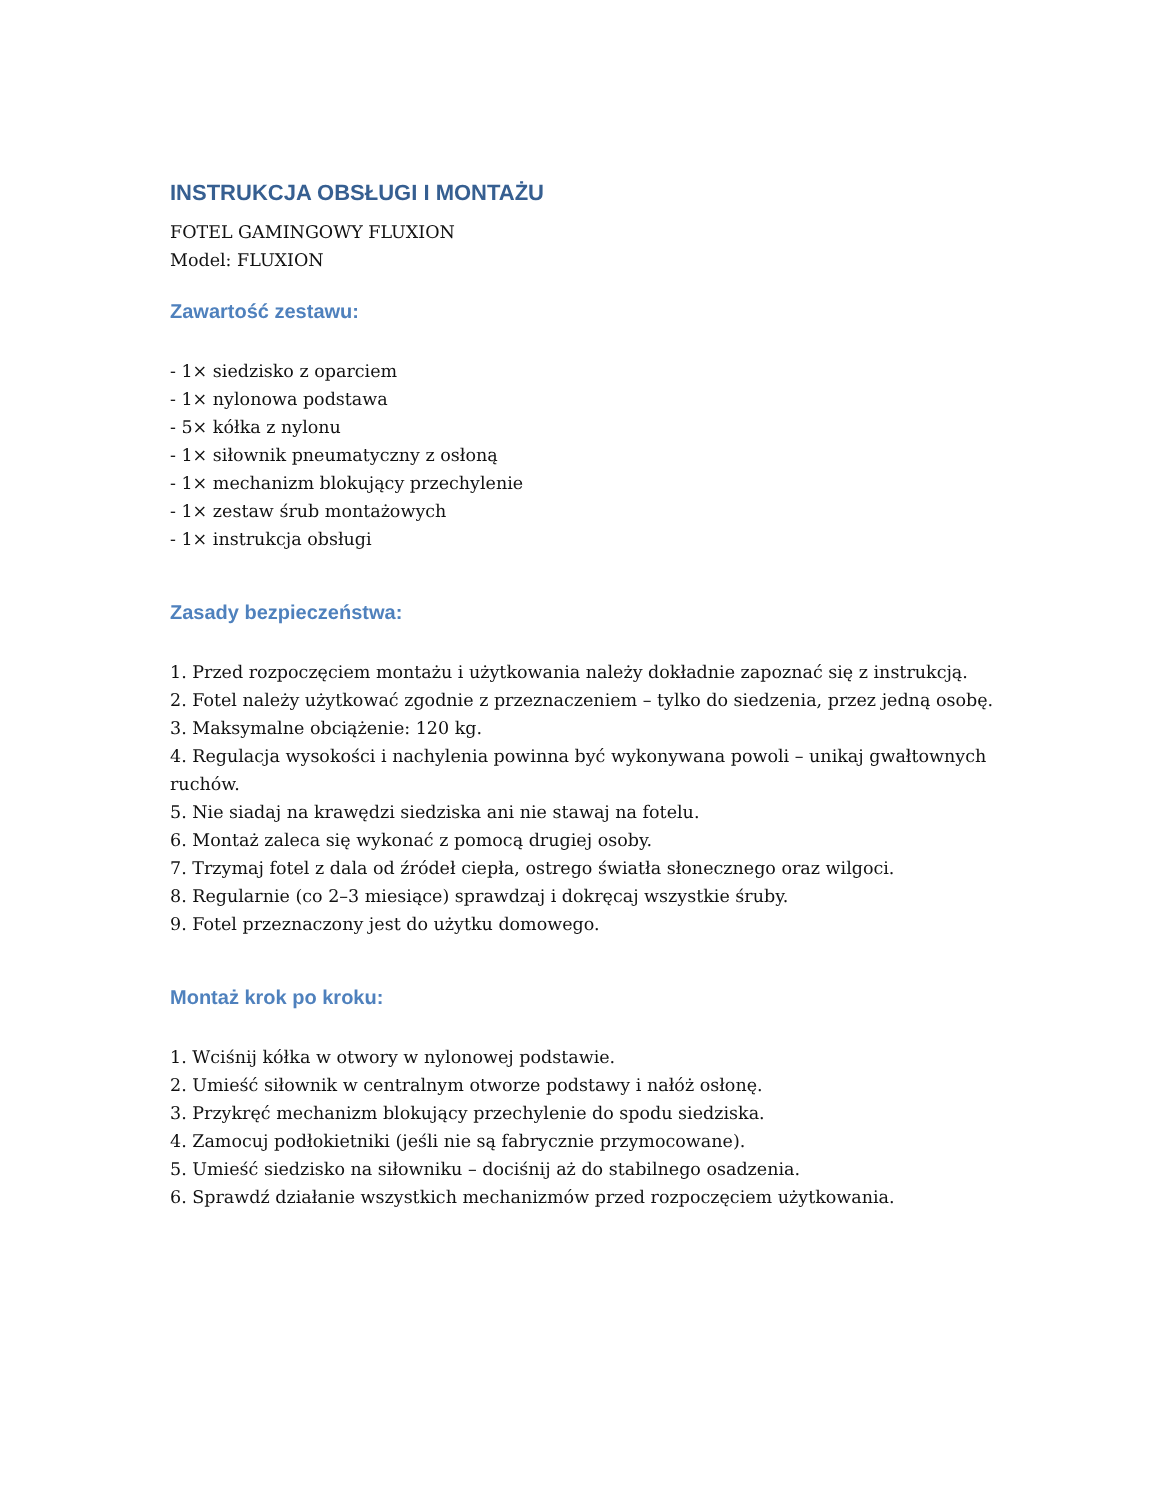INSTRUKCJA OBSŁUGI I MONTAŻU
FOTEL GAMINGOWY FLUXION
Model: FLUXION
Zawartość zestawu:
- 1× siedzisko z oparciem
- 1× nylonowa podstawa
- 5× kółka z nylonu
- 1× siłownik pneumatyczny z osłoną
- 1× mechanizm blokujący przechylenie
- 1× zestaw śrub montażowych
- 1× instrukcja obsługi
Zasady bezpieczeństwa:
1. Przed rozpoczęciem montażu i użytkowania należy dokładnie zapoznać się z instrukcją.
2. Fotel należy użytkować zgodnie z przeznaczeniem – tylko do siedzenia, przez jedną osobę.
3. Maksymalne obciążenie: 120 kg.
4. Regulacja wysokości i nachylenia powinna być wykonywana powoli – unikaj gwałtownych ruchów.
5. Nie siadaj na krawędzi siedziska ani nie stawaj na fotelu.
6. Montaż zaleca się wykonać z pomocą drugiej osoby.
7. Trzymaj fotel z dala od źródeł ciepła, ostrego światła słonecznego oraz wilgoci.
8. Regularnie (co 2–3 miesiące) sprawdzaj i dokręcaj wszystkie śruby.
9. Fotel przeznaczony jest do użytku domowego.
Montaż krok po kroku:
1. Wciśnij kółka w otwory w nylonowej podstawie.
2. Umieść siłownik w centralnym otworze podstawy i nałóż osłonę.
3. Przykręć mechanizm blokujący przechylenie do spodu siedziska.
4. Zamocuj podłokietniki (jeśli nie są fabrycznie przymocowane).
5. Umieść siedzisko na siłowniku – dociśnij aż do stabilnego osadzenia.
6. Sprawdź działanie wszystkich mechanizmów przed rozpoczęciem użytkowania.